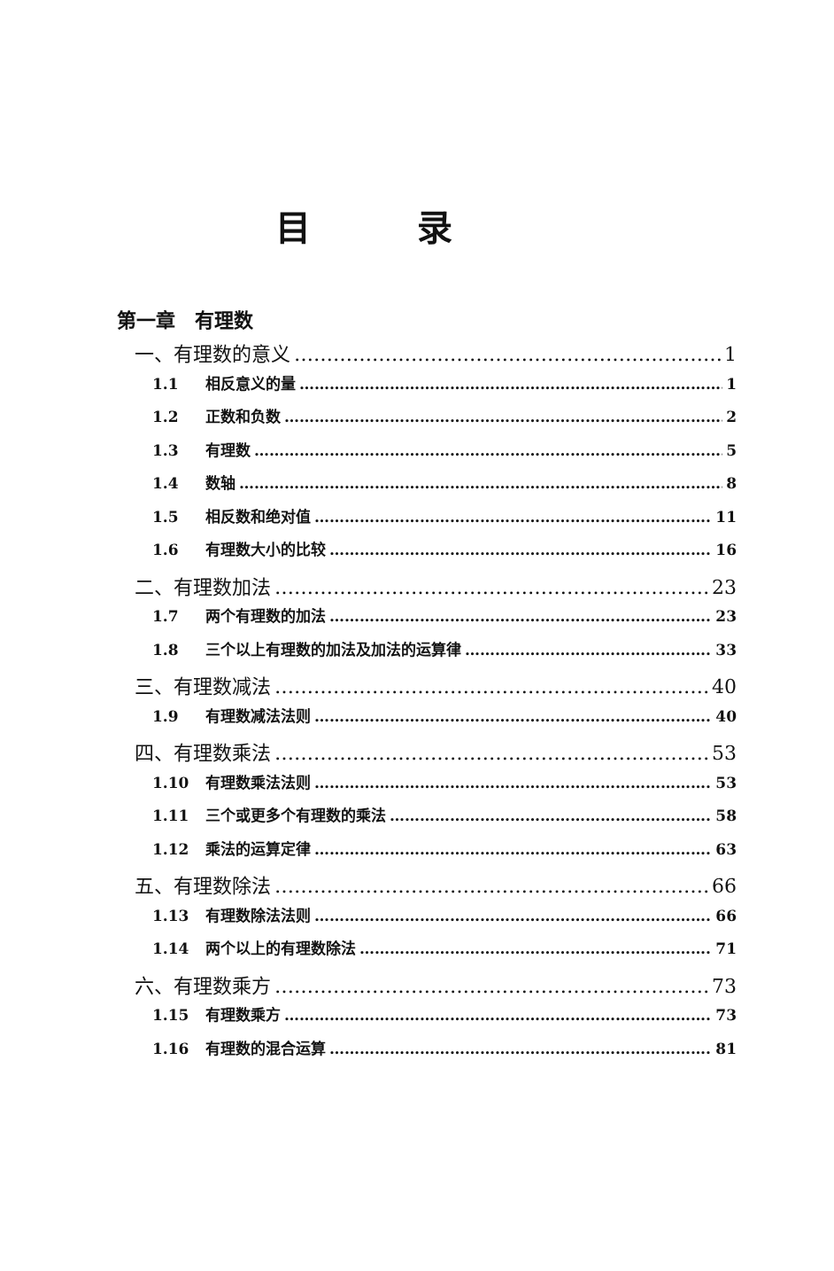目录
第一章　有理数
一、有理数的意义 1
1.1 相反意义的量 1
1.2 正数和负数 2
1.3 有理数 5
1.4 数轴 8
1.5 相反数和绝对值 11
1.6 有理数大小的比较 16
二、有理数加法 23
1.7 两个有理数的加法 23
1.8 三个以上有理数的加法及加法的运算律 33
三、有理数减法 40
1.9 有理数减法法则 40
四、有理数乘法 53
1.10 有理数乘法法则 53
1.11 三个或更多个有理数的乘法 58
1.12 乘法的运算定律 63
五、有理数除法 66
1.13 有理数除法法则 66
1.14 两个以上的有理数除法 71
六、有理数乘方 73
1.15 有理数乘方 73
1.16 有理数的混合运算 81